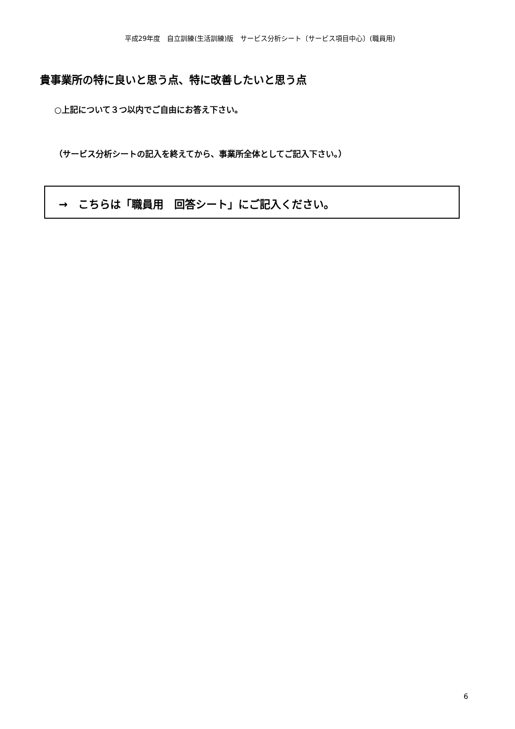平成29年度　自立訓練(生活訓練)版　サービス分析シート〔サービス項目中心〕(職員用)
貴事業所の特に良いと思う点、特に改善したいと思う点
○上記について３つ以内でご自由にお答え下さい。
（サービス分析シートの記入を終えてから、事業所全体としてご記入下さい。）
→　こちらは「職員用　回答シート」にご記入ください。
6